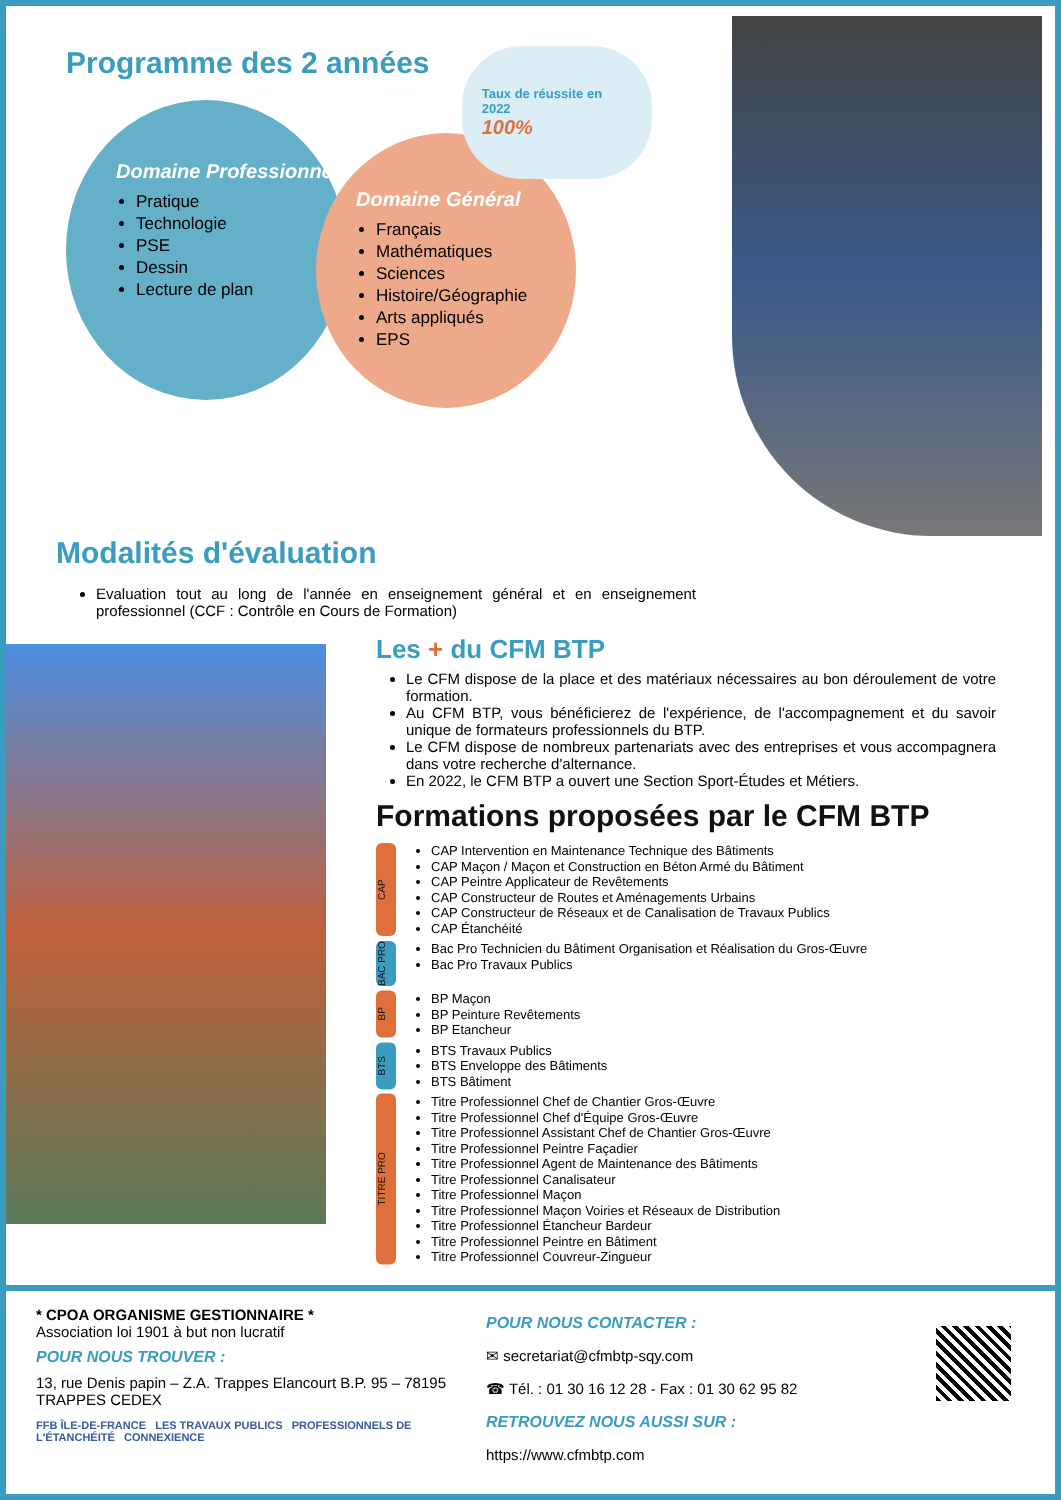Programme des 2 années
Domaine Professionnel
Pratique
Technologie
PSE
Dessin
Lecture de plan
Domaine Général
Français
Mathématiques
Sciences
Histoire/Géographie
Arts appliqués
EPS
Taux de réussite en 2022
100%
Modalités d'évaluation
Evaluation tout au long de l'année en enseignement général et en enseignement professionnel (CCF : Contrôle en Cours de Formation)
Les + du CFM BTP
Le CFM dispose de la place et des matériaux nécessaires au bon déroulement de votre formation.
Au CFM BTP, vous bénéficierez de l'expérience, de l'accompagnement et du savoir unique de formateurs professionnels du BTP.
Le CFM dispose de nombreux partenariats avec des entreprises et vous accompagnera dans votre recherche d'alternance.
En 2022, le CFM BTP a ouvert une Section Sport-Études et Métiers.
Formations proposées par le CFM BTP
CAP
CAP Intervention en Maintenance Technique des Bâtiments
CAP Maçon / Maçon et Construction en Béton Armé du Bâtiment
CAP Peintre Applicateur de Revêtements
CAP Constructeur de Routes et Aménagements Urbains
CAP Constructeur de Réseaux et de Canalisation de Travaux Publics
CAP Étanchéité
BAC PRO
Bac Pro Technicien du Bâtiment Organisation et Réalisation du Gros-Œuvre
Bac Pro Travaux Publics
BP
BP Maçon
BP Peinture Revêtements
BP Etancheur
BTS
BTS Travaux Publics
BTS Enveloppe des Bâtiments
BTS Bâtiment
TITRE PRO
Titre Professionnel Chef de Chantier Gros-Œuvre
Titre Professionnel Chef d'Équipe Gros-Œuvre
Titre Professionnel Assistant Chef de Chantier Gros-Œuvre
Titre Professionnel Peintre Façadier
Titre Professionnel Agent de Maintenance des Bâtiments
Titre Professionnel Canalisateur
Titre Professionnel Maçon
Titre Professionnel Maçon Voiries et Réseaux de Distribution
Titre Professionnel Étancheur Bardeur
Titre Professionnel Peintre en Bâtiment
Titre Professionnel Couvreur-Zingueur
* CPOA ORGANISME GESTIONNAIRE *
Association loi 1901 à but non lucratif
POUR NOUS TROUVER :
13, rue Denis papin – Z.A. Trappes Elancourt B.P. 95 – 78195 TRAPPES CEDEX
FFB ÎLE-DE-FRANCE LES TRAVAUX PUBLICS PROFESSIONNELS DE L'ÉTANCHÉITÉ CONNEXIENCE
POUR NOUS CONTACTER :
✉ secretariat@cfmbtp-sqy.com
☎ Tél. : 01 30 16 12 28 - Fax : 01 30 62 95 82
RETROUVEZ NOUS AUSSI SUR :
https://www.cfmbtp.com